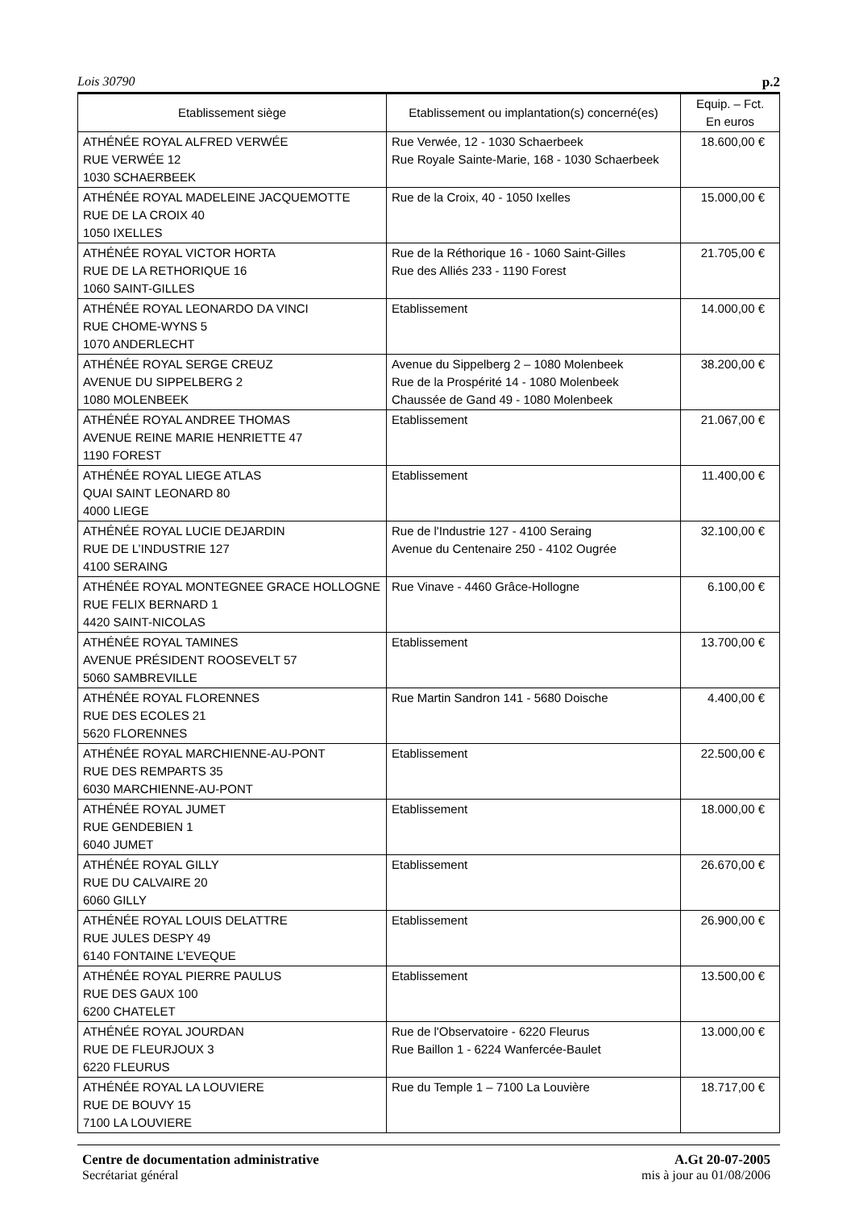Lois 30790 p.2
| Etablissement siège | Etablissement ou implantation(s) concerné(es) | Equip. – Fct. En euros |
| --- | --- | --- |
| ATHÉNÉE ROYAL ALFRED VERWÉE RUE VERWÉE 12 1030 SCHAERBEEK | Rue Verwée, 12 - 1030 Schaerbeek Rue Royale Sainte-Marie, 168 - 1030 Schaerbeek | 18.600,00 € |
| ATHÉNÉE ROYAL MADELEINE JACQUEMOTTE RUE DE LA CROIX 40 1050 IXELLES | Rue de la Croix, 40 - 1050 Ixelles | 15.000,00 € |
| ATHÉNÉE ROYAL VICTOR HORTA RUE DE LA RETHORIQUE 16 1060 SAINT-GILLES | Rue de la Réthorique 16 - 1060 Saint-Gilles Rue des Alliés 233 - 1190 Forest | 21.705,00 € |
| ATHÉNÉE ROYAL LEONARDO DA VINCI RUE CHOME-WYNS 5 1070 ANDERLECHT | Etablissement | 14.000,00 € |
| ATHÉNÉE ROYAL SERGE CREUZ AVENUE DU SIPPELBERG 2 1080 MOLENBEEK | Avenue du Sippelberg 2 – 1080 Molenbeek Rue de la Prospérité 14 - 1080 Molenbeek Chaussée de Gand 49 - 1080 Molenbeek | 38.200,00 € |
| ATHÉNÉE ROYAL ANDREE THOMAS AVENUE REINE MARIE HENRIETTE 47 1190 FOREST | Etablissement | 21.067,00 € |
| ATHÉNÉE ROYAL LIEGE ATLAS QUAI SAINT LEONARD 80 4000 LIEGE | Etablissement | 11.400,00 € |
| ATHÉNÉE ROYAL LUCIE DEJARDIN RUE DE L’INDUSTRIE 127 4100 SERAING | Rue de l'Industrie 127 - 4100 Seraing Avenue du Centenaire 250 - 4102 Ougrée | 32.100,00 € |
| ATHÉNÉE ROYAL MONTEGNEE GRACE HOLLOGNE RUE FELIX BERNARD 1 4420 SAINT-NICOLAS | Rue Vinave - 4460 Grâce-Hollogne | 6.100,00 € |
| ATHÉNÉE ROYAL TAMINES AVENUE PRÉSIDENT ROOSEVELT 57 5060 SAMBREVILLE | Etablissement | 13.700,00 € |
| ATHÉNÉE ROYAL FLORENNES RUE DES ECOLES 21 5620 FLORENNES | Rue Martin Sandron 141 - 5680 Doische | 4.400,00 € |
| ATHÉNÉE ROYAL MARCHIENNE-AU-PONT RUE DES REMPARTS 35 6030 MARCHIENNE-AU-PONT | Etablissement | 22.500,00 € |
| ATHÉNÉE ROYAL JUMET RUE GENDEBIEN 1 6040 JUMET | Etablissement | 18.000,00 € |
| ATHÉNÉE ROYAL GILLY RUE DU CALVAIRE 20 6060 GILLY | Etablissement | 26.670,00 € |
| ATHÉNÉE ROYAL LOUIS DELATTRE RUE JULES DESPY 49 6140 FONTAINE L’EVEQUE | Etablissement | 26.900,00 € |
| ATHÉNÉE ROYAL PIERRE PAULUS RUE DES GAUX 100 6200 CHATELET | Etablissement | 13.500,00 € |
| ATHÉNÉE ROYAL JOURDAN RUE DE FLEURJOUX 3 6220 FLEURUS | Rue de l'Observatoire - 6220 Fleurus Rue Baillon 1 - 6224 Wanfercée-Baulet | 13.000,00 € |
| ATHÉNÉE ROYAL LA LOUVIERE RUE DE BOUVY 15 7100 LA LOUVIERE | Rue du Temple 1 – 7100 La Louvière | 18.717,00 € |
Centre de documentation administrative
Secrétariat général
A.Gt 20-07-2005
mis à jour au 01/08/2006